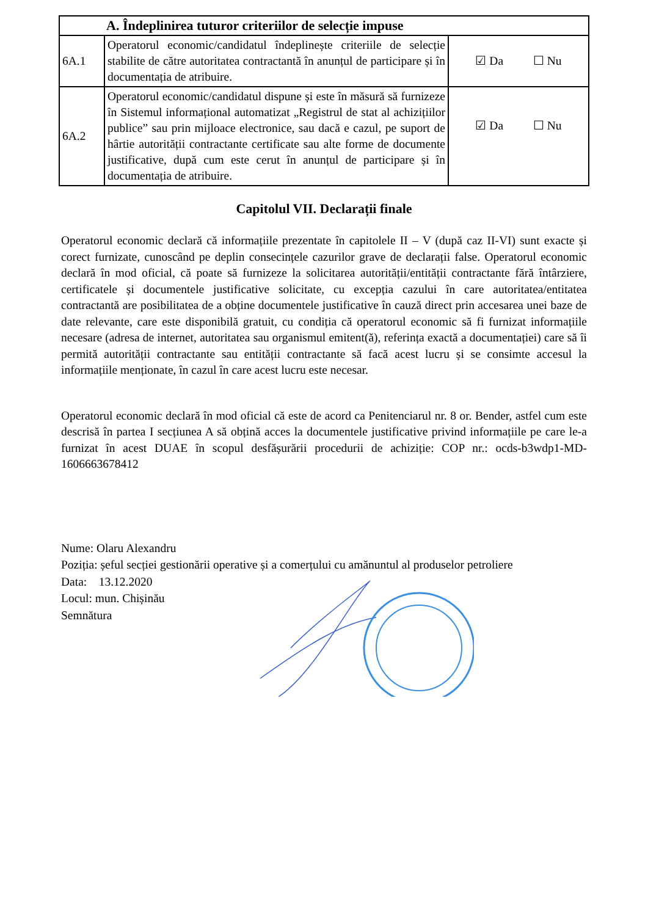| A. Îndeplinirea tuturor criteriilor de selecție impuse | | |
| 6A.1 | Operatorul economic/candidatul îndeplinește criteriile de selecție stabilite de către autoritatea contractantă în anunțul de participare și în documentația de atribuire. | ☑ Da ☐ Nu |
| 6A.2 | Operatorul economic/candidatul dispune și este în măsură să furnizeze în Sistemul informațional automatizat „Registrul de stat al achizițiilor publice” sau prin mijloace electronice, sau dacă e cazul, pe suport de hârtie autorității contractante certificate sau alte forme de documente justificative, după cum este cerut în anunțul de participare și în documentația de atribuire. | ☑ Da ☐ Nu |
Capitolul VII. Declarații finale
Operatorul economic declară că informațiile prezentate în capitolele II – V (după caz II-VI) sunt exacte și corect furnizate, cunoscând pe deplin consecințele cazurilor grave de declarații false. Operatorul economic declară în mod oficial, că poate să furnizeze la solicitarea autorității/entității contractante fără întârziere, certificatele și documentele justificative solicitate, cu excepția cazului în care autoritatea/entitatea contractantă are posibilitatea de a obține documentele justificative în cauză direct prin accesarea unei baze de date relevante, care este disponibilă gratuit, cu condiția că operatorul economic să fi furnizat informațiile necesare (adresa de internet, autoritatea sau organismul emitent(ă), referința exactă a documentației) care să îi permită autorității contractante sau entității contractante să facă acest lucru și se consimte accesul la informațiile menționate, în cazul în care acest lucru este necesar.
Operatorul economic declară în mod oficial că este de acord ca Penitenciarul nr. 8 or. Bender, astfel cum este descrisă în partea I secțiunea A să obțină acces la documentele justificative privind informațiile pe care le-a furnizat în acest DUAE în scopul desfășurării procedurii de achiziție: COP nr.: ocds-b3wdp1-MD-1606663678412
Nume: Olaru Alexandru
Poziția: șeful secției gestionării operative și a comerțului cu amănuntul al produselor petroliere
Data: 13.12.2020
Locul: mun. Chișinău
Semnătura